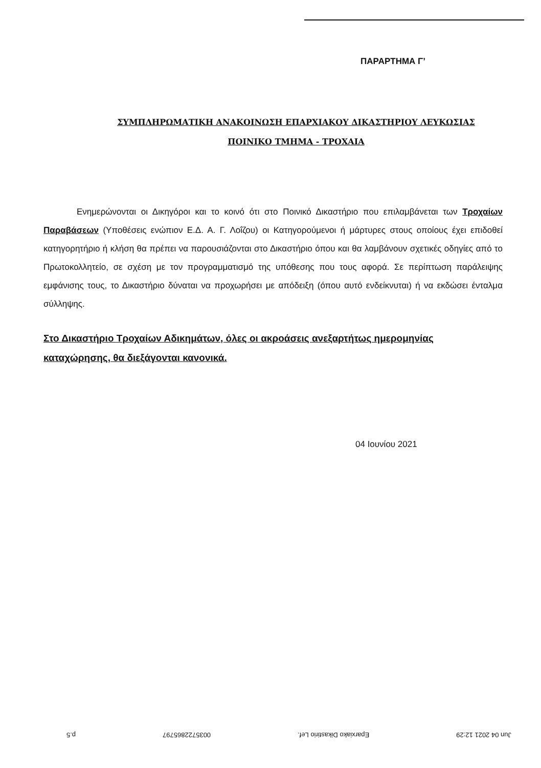ΠΑΡΑΡΤΗΜΑ Γ’
ΣΥΜΠΛΗΡΩΜΑΤΙΚΗ ΑΝΑΚΟΙΝΩΣΗ ΕΠΑΡΧΙΑΚΟΥ ΔΙΚΑΣΤΗΡΙΟΥ ΛΕΥΚΩΣΙΑΣ
ΠΟΙΝΙΚΟ ΤΜΗΜΑ - ΤΡΟΧΑΙΑ
Ενημερώνονται οι Δικηγόροι και το κοινό ότι στο Ποινικό Δικαστήριο που επιλαμβάνεται των Τροχαίων Παραβάσεων (Υποθέσεις ενώπιον Ε.Δ. Α. Γ. Λοΐζου) οι Κατηγορούμενοι ή μάρτυρες στους οποίους έχει επιδοθεί κατηγορητήριο ή κλήση θα πρέπει να παρουσιάζονται στο Δικαστήριο όπου και θα λαμβάνουν σχετικές οδηγίες από το Πρωτοκολλητείο, σε σχέση με τον προγραμματισμό της υπόθεσης που τους αφορά. Σε περίπτωση παράλειψης εμφάνισης τους, το Δικαστήριο δύναται να προχωρήσει με απόδειξη (όπου αυτό ενδείκνυται) ή να εκδώσει ένταλμα σύλληψης.
Στο Δικαστήριο Τροχαίων Αδικημάτων, όλες οι ακροάσεις ανεξαρτήτως ημερομηνίας καταχώρησης, θα διεξάγονται κανονικά.
04 Ιουνίου 2021
Jun 04 2021 12:29 Eparxiako Dikastirio Lef. 0035722865797 p.5